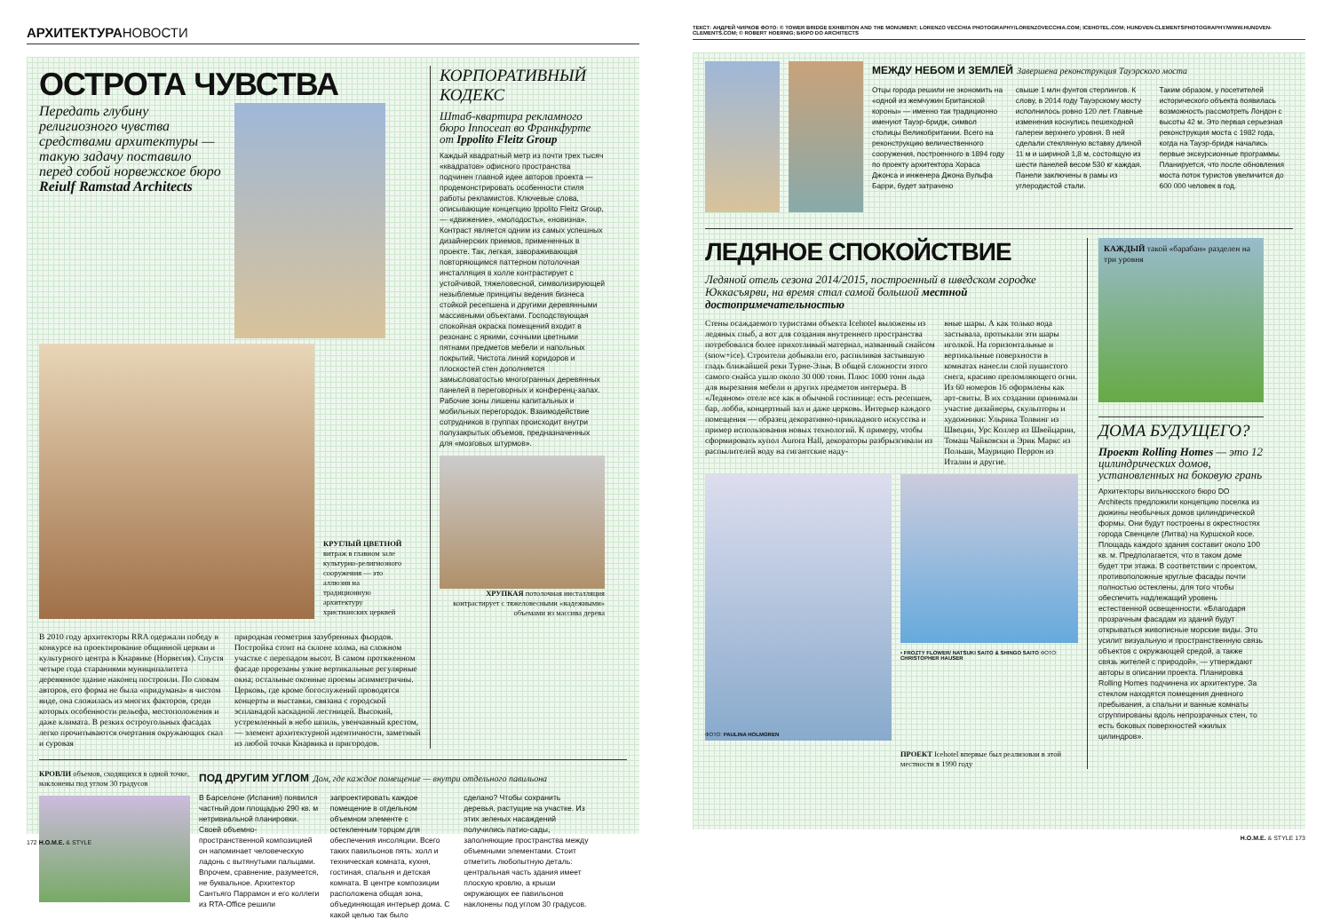АРХИТЕКТУРАНОВОСТИ
ОСТРОТА ЧУВСТВА
Передать глубину религиозного чувства средствами архитектуры — такую задачу поставило перед собой норвежское бюро Reiulf Ramstad Architects
КРУГЛЫЙ ЦВЕТНОЙ витраж в главном зале культурно-религиозного сооружения — это аллюзия на традиционную архитектуру христианских церквей
В 2010 году архитекторы RRA одержали победу в конкурсе на проектирование общинной церкви и культурного центра в Кнарвике (Норвегия). Спустя четыре года стараниями муниципалитета деревянное здание наконец построили. По словам авторов, его форма не была «придумана» в чистом виде, она сложилась из многих факторов, среди которых особенности рельефа, местоположения и даже климата. В резких остроугольных фасадах легко прочитываются очертания окружающих скал и суровая
природная геометрия зазубренных фьордов. Постройка стоит на склоне холма, на сложном участке с перепадом высот. В самом протяженном фасаде прорезаны узкие вертикальные регулярные окна; остальные оконные проемы асимметричны. Церковь, где кроме богослужений проводятся концерты и выставки, связана с городской эспланадой каскадной лестницей. Высокий, устремленный в небо шпиль, увенчанный крестом, — элемент архитектурной идентичности, заметный из любой точки Кнарвика и пригородов.
КОРПОРАТИВНЫЙ КОДЕКС
Штаб-квартира рекламного бюро Innocean во Франкфурте от Ippolito Fleitz Group
Каждый квадратный метр из почти трех тысяч «квадратов» офисного пространства подчинен главной идее авторов проекта — продемонстрировать особенности стиля работы рекламистов. Ключевые слова, описывающие концепцию Ippolito Fleitz Group, — «движение», «молодость», «новизна». Контраст является одним из самых успешных дизайнерских приемов, примененных в проекте. Так, легкая, завораживающая повторяющимся паттерном потолочная инсталляция в холле контрастирует с устойчивой, тяжеловесной, символизирующей незыблемые принципы ведения бизнеса стойкой ресепшена и другими деревянными массивными объектами. Господствующая спокойная окраска помещений входит в резонанс с яркими, сочными цветными пятнами предметов мебели и напольных покрытий. Чистота линий коридоров и плоскостей стен дополняется замысловатостью многогранных деревянных панелей в переговорных и конференц-залах. Рабочие зоны лишены капитальных и мобильных перегородок. Взаимодействие сотрудников в группах происходит внутри полузакрытых объемов, предназначенных для «мозговых штурмов».
ХРУПКАЯ потолочная инсталляция контрастирует с тяжеловесными «надежными» объемами из массива дерева
КРОВЛИ объемов, сходящихся в одной точке, наклонены под углом 30 градусов
ПОД ДРУГИМ УГЛОМ Дом, где каждое помещение — внутри отдельного павильона
В Барселоне (Испания) появился частный дом площадью 290 кв. м нетривиальной планировки. Своей объемно-пространственной композицией он напоминает человеческую ладонь с вытянутыми пальцами. Впрочем, сравнение, разумеется, не буквальное. Архитектор Сантьяго Паррамон и его коллеги из RTA-Office решили
запроектировать каждое помещение в отдельном объемном элементе с остекленным торцом для обеспечения инсоляции. Всего таких павильонов пять: холл и техническая комната, кухня, гостиная, спальня и детская комната. В центре композиции расположена общая зона, объединяющая интерьер дома. С какой целью так было
сделано? Чтобы сохранить деревья, растущие на участке. Из этих зеленых насаждений получились патио-сады, заполняющие пространства между объемными элементами. Стоит отметить любопытную деталь: центральная часть здания имеет плоскую кровлю, а крыши окружающих ее павильонов наклонены под углом 30 градусов.
172 H.O.M.E. & STYLE
ТЕКСТ: АНДРЕЙ ЧИРКОВ ФОТО: © TOWER BRIDGE EXHIBITION AND THE MONUMENT; LORENZO VECCHIA PHOTOGRAPHY/LORENZOVECCHIA.COM; ICEHOTEL.COM; HUNDVEN-CLEMENTSPHOTOGRAPHY/WWW.HUNDVEN-CLEMENTS.COM; © ROBERT HOERNIG; БЮРО DO ARCHITECTS
МЕЖДУ НЕБОМ И ЗЕМЛЕЙ Завершена реконструкция Тауэрского моста
Отцы города решили не экономить на «одной из жемчужин Британской короны» — именно так традиционно именуют Тауэр-бридж, символ столицы Великобритании. Всего на реконструкцию величественного сооружения, построенного в 1894 году по проекту архитектора Хораса Джонса и инженера Джона Вульфа Барри, будет затрачено
свыше 1 млн фунтов стерлингов. К слову, в 2014 году Тауэрскому мосту исполнилось ровно 120 лет. Главные изменения коснулись пешеходной галереи верхнего уровня. В ней сделали стеклянную вставку длиной 11 м и шириной 1,8 м, состоящую из шести панелей весом 530 кг каждая. Панели заключены в рамы из углеродистой стали.
Таким образом, у посетителей исторического объекта появилась возможность рассмотреть Лондон с высоты 42 м. Это первая серьезная реконструкция моста с 1982 года, когда на Тауэр-бридж начались первые экскурсионные программы. Планируется, что после обновления моста поток туристов увеличится до 600 000 человек в год.
ЛЕДЯНОЕ СПОКОЙСТВИЕ
Ледяной отель сезона 2014/2015, построенный в шведском городке Юккасъярви, на время стал самой большой местной достопримечательностью
Стены осаждаемого туристами объекта Icehotel выложены из ледяных глыб, а вот для создания внутреннего пространства потребовался более прихотливый материал, названный снайсом (snow+ice). Строители добывали его, распиливая застывшую гладь ближайшей реки Турне-Эльв. В общей сложности этого самого снайса ушло около 30 000 тонн. Плюс 1000 тонн льда для вырезания мебели и других предметов интерьера. В «Ледяном» отеле все как в обычной гостинице: есть ресепшен, бар, лобби, концертный зал и даже церковь. Интерьер каждого помещения — образец декоративно-прикладного искусства и пример использования новых технологий. К примеру, чтобы сформировать купол Aurora Hall, декораторы разбрызгивали из распылителей воду на гигантские наду-
вные шары. А как только вода застывала, протыкали эти шары иголкой. На горизонтальные и вертикальные поверхности в комнатах нанесли слой пушистого снега, красиво преломляющего огни. Из 60 номеров 16 оформлены как арт-свиты. В их создании принимали участие дизайнеры, скульпторы и художники: Ульрика Толвинг из Швеции, Урс Коллер из Швейцарии, Томаш Чайковски и Эрик Маркс из Польши, Маурицио Перрон из Италии и другие.
ФОТО: PAULINA HOLMGREN
• FROZTY FLOWER/ NATSUKI SAITO & SHINGO SAITO ФОТО: CHRISTOPHER HAUSER
ПРОЕКТ Icehotel впервые был реализован в этой местности в 1990 году
КАЖДЫЙ такой «барабан» разделен на три уровня
ДОМА БУДУЩЕГО?
Проект Rolling Homes — это 12 цилиндрических домов, установленных на боковую грань
Архитекторы вильнюсского бюро DO Architects предложили концепцию поселка из дюжины необычных домов цилиндрической формы. Они будут построены в окрестностях города Свенцеле (Литва) на Куршской косе. Площадь каждого здания составит около 100 кв. м. Предполагается, что в таком доме будет три этажа. В соответствии с проектом, противоположные круглые фасады почти полностью остеклены, для того чтобы обеспечить надлежащий уровень естественной освещенности. «Благодаря прозрачным фасадам из зданий будут открываться живописные морские виды. Это усилит визуальную и пространственную связь объектов с окружающей средой, а также связь жителей с природой», — утверждают авторы в описании проекта. Планировка Rolling Homes подчинена их архитектуре. За стеклом находятся помещения дневного пребывания, а спальни и ванные комнаты сгруппированы вдоль непрозрачных стен, то есть боковых поверхностей «жилых цилиндров».
H.O.M.E. & STYLE 173